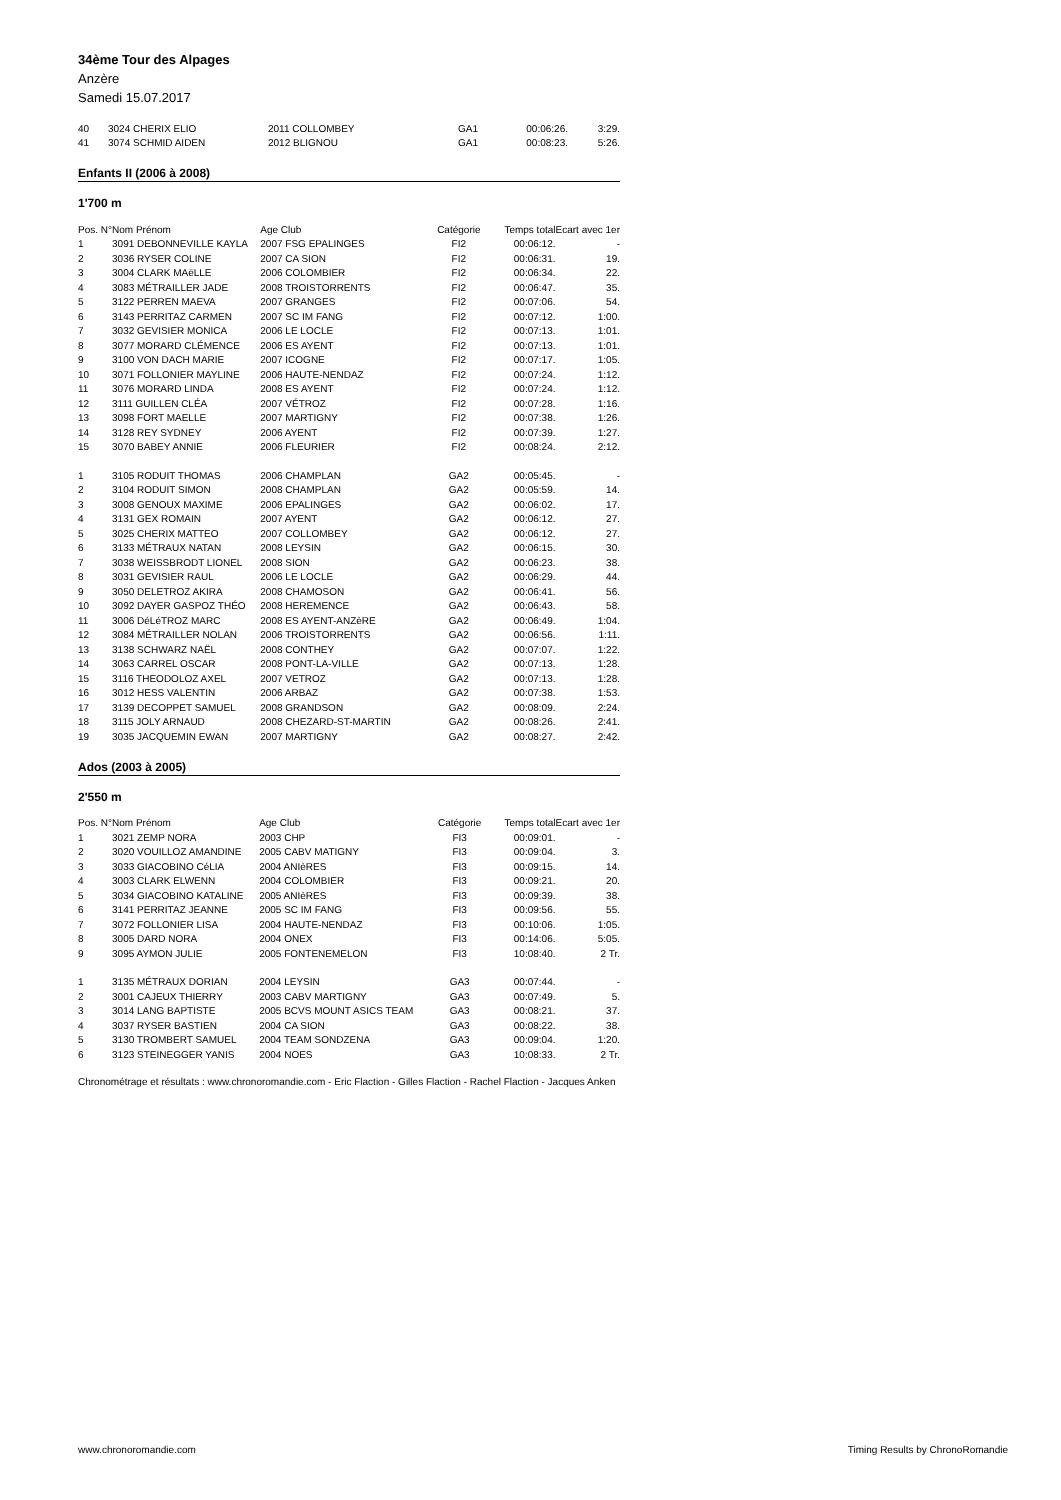34ème Tour des Alpages
Anzère
Samedi 15.07.2017
| 40 | 3024 CHERIX ELIO | 2011 COLLOMBEY | GA1 | 00:06:26. | 3:29. |
| 41 | 3074 SCHMID AIDEN | 2012 BLIGNOU | GA1 | 00:08:23. | 5:26. |
Enfants II (2006 à 2008)
1'700 m
| Pos. N° | Nom Prénom | Age Club | Catégorie | Temps total | Ecart avec 1er |
| --- | --- | --- | --- | --- | --- |
| 1 | 3091 DEBONNEVILLE KAYLA | 2007 FSG EPALINGES | FI2 | 00:06:12. | - |
| 2 | 3036 RYSER COLINE | 2007 CA SION | FI2 | 00:06:31. | 19. |
| 3 | 3004 CLARK MAëLLE | 2006 COLOMBIER | FI2 | 00:06:34. | 22. |
| 4 | 3083 MÉTRAILLER JADE | 2008 TROISTORRENTS | FI2 | 00:06:47. | 35. |
| 5 | 3122 PERREN MAEVA | 2007 GRANGES | FI2 | 00:07:06. | 54. |
| 6 | 3143 PERRITAZ CARMEN | 2007 SC IM FANG | FI2 | 00:07:12. | 1:00. |
| 7 | 3032 GEVISIER MONICA | 2006 LE LOCLE | FI2 | 00:07:13. | 1:01. |
| 8 | 3077 MORARD CLÉMENCE | 2006 ES AYENT | FI2 | 00:07:13. | 1:01. |
| 9 | 3100 VON DACH MARIE | 2007 ICOGNE | FI2 | 00:07:17. | 1:05. |
| 10 | 3071 FOLLONIER MAYLINE | 2006 HAUTE-NENDAZ | FI2 | 00:07:24. | 1:12. |
| 11 | 3076 MORARD LINDA | 2008 ES AYENT | FI2 | 00:07:24. | 1:12. |
| 12 | 3111 GUILLEN CLÉA | 2007 VÉTROZ | FI2 | 00:07:28. | 1:16. |
| 13 | 3098 FORT MAELLE | 2007 MARTIGNY | FI2 | 00:07:38. | 1:26. |
| 14 | 3128 REY SYDNEY | 2006 AYENT | FI2 | 00:07:39. | 1:27. |
| 15 | 3070 BABEY ANNIE | 2006 FLEURIER | FI2 | 00:08:24. | 2:12. |
| 1 | 3105 RODUIT THOMAS | 2006 CHAMPLAN | GA2 | 00:05:45. | - |
| 2 | 3104 RODUIT SIMON | 2008 CHAMPLAN | GA2 | 00:05:59. | 14. |
| 3 | 3008 GENOUX MAXIME | 2006 EPALINGES | GA2 | 00:06:02. | 17. |
| 4 | 3131 GEX ROMAIN | 2007 AYENT | GA2 | 00:06:12. | 27. |
| 5 | 3025 CHERIX MATTEO | 2007 COLLOMBEY | GA2 | 00:06:12. | 27. |
| 6 | 3133 MÉTRAUX NATAN | 2008 LEYSIN | GA2 | 00:06:15. | 30. |
| 7 | 3038 WEISSBRODT LIONEL | 2008 SION | GA2 | 00:06:23. | 38. |
| 8 | 3031 GEVISIER RAUL | 2006 LE LOCLE | GA2 | 00:06:29. | 44. |
| 9 | 3050 DELETROZ AKIRA | 2008 CHAMOSON | GA2 | 00:06:41. | 56. |
| 10 | 3092 DAYER GASPOZ THÉO | 2008 HEREMENCE | GA2 | 00:06:43. | 58. |
| 11 | 3006 DéLéTROZ MARC | 2008 ES AYENT-ANZèRE | GA2 | 00:06:49. | 1:04. |
| 12 | 3084 MÉTRAILLER NOLAN | 2006 TROISTORRENTS | GA2 | 00:06:56. | 1:11. |
| 13 | 3138 SCHWARZ NAËL | 2008 CONTHEY | GA2 | 00:07:07. | 1:22. |
| 14 | 3063 CARREL OSCAR | 2008 PONT-LA-VILLE | GA2 | 00:07:13. | 1:28. |
| 15 | 3116 THEODOLOZ AXEL | 2007 VETROZ | GA2 | 00:07:13. | 1:28. |
| 16 | 3012 HESS VALENTIN | 2006 ARBAZ | GA2 | 00:07:38. | 1:53. |
| 17 | 3139 DECOPPET SAMUEL | 2008 GRANDSON | GA2 | 00:08:09. | 2:24. |
| 18 | 3115 JOLY ARNAUD | 2008 CHEZARD-ST-MARTIN | GA2 | 00:08:26. | 2:41. |
| 19 | 3035 JACQUEMIN EWAN | 2007 MARTIGNY | GA2 | 00:08:27. | 2:42. |
Ados (2003 à 2005)
2'550 m
| Pos. N° | Nom Prénom | Age Club | Catégorie | Temps total | Ecart avec 1er |
| --- | --- | --- | --- | --- | --- |
| 1 | 3021 ZEMP NORA | 2003 CHP | FI3 | 00:09:01. | - |
| 2 | 3020 VOUILLOZ AMANDINE | 2005 CABV MATIGNY | FI3 | 00:09:04. | 3. |
| 3 | 3033 GIACOBINO CéLIA | 2004 ANIèRES | FI3 | 00:09:15. | 14. |
| 4 | 3003 CLARK ELWENN | 2004 COLOMBIER | FI3 | 00:09:21. | 20. |
| 5 | 3034 GIACOBINO KATALINE | 2005 ANIèRES | FI3 | 00:09:39. | 38. |
| 6 | 3141 PERRITAZ JEANNE | 2005 SC IM FANG | FI3 | 00:09:56. | 55. |
| 7 | 3072 FOLLONIER LISA | 2004 HAUTE-NENDAZ | FI3 | 00:10:06. | 1:05. |
| 8 | 3005 DARD NORA | 2004 ONEX | FI3 | 00:14:06. | 5:05. |
| 9 | 3095 AYMON JULIE | 2005 FONTENEMELON | FI3 | 10:08:40. | 2 Tr. |
| 1 | 3135 MÉTRAUX DORIAN | 2004 LEYSIN | GA3 | 00:07:44. | - |
| 2 | 3001 CAJEUX THIERRY | 2003 CABV MARTIGNY | GA3 | 00:07:49. | 5. |
| 3 | 3014 LANG BAPTISTE | 2005 BCVS MOUNT ASICS TEAM | GA3 | 00:08:21. | 37. |
| 4 | 3037 RYSER BASTIEN | 2004 CA SION | GA3 | 00:08:22. | 38. |
| 5 | 3130 TROMBERT SAMUEL | 2004 TEAM SONDZENA | GA3 | 00:09:04. | 1:20. |
| 6 | 3123 STEINEGGER YANIS | 2004 NOES | GA3 | 10:08:33. | 2 Tr. |
Chronométrage et résultats : www.chronoromandie.com - Eric Flaction - Gilles Flaction - Rachel Flaction - Jacques Anken
www.chronoromandie.com
Timing Results by ChronoRomandie